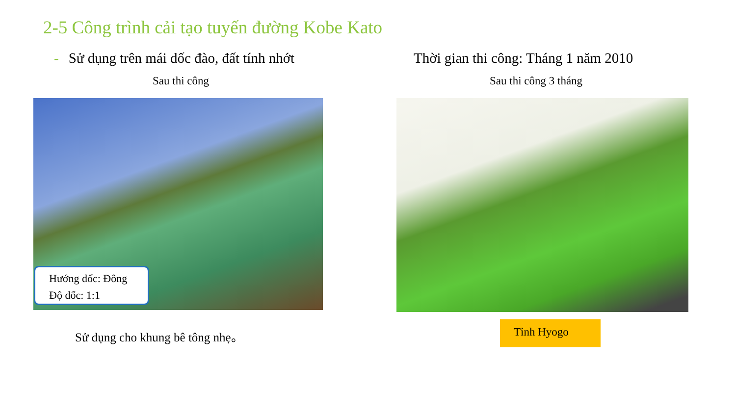2-5 Công trình cải tạo tuyến đường Kobe Kato
- Sử dụng trên mái dốc đào, đất tính nhớt
Thời gian thi công: Tháng 1 năm 2010
Sau thi công Sau thi công 3 tháng
Hướng dốc: Đông
Độ dốc: 1:1
Sử dụng cho khung bê tông nhẹ。
Tỉnh Hyogo